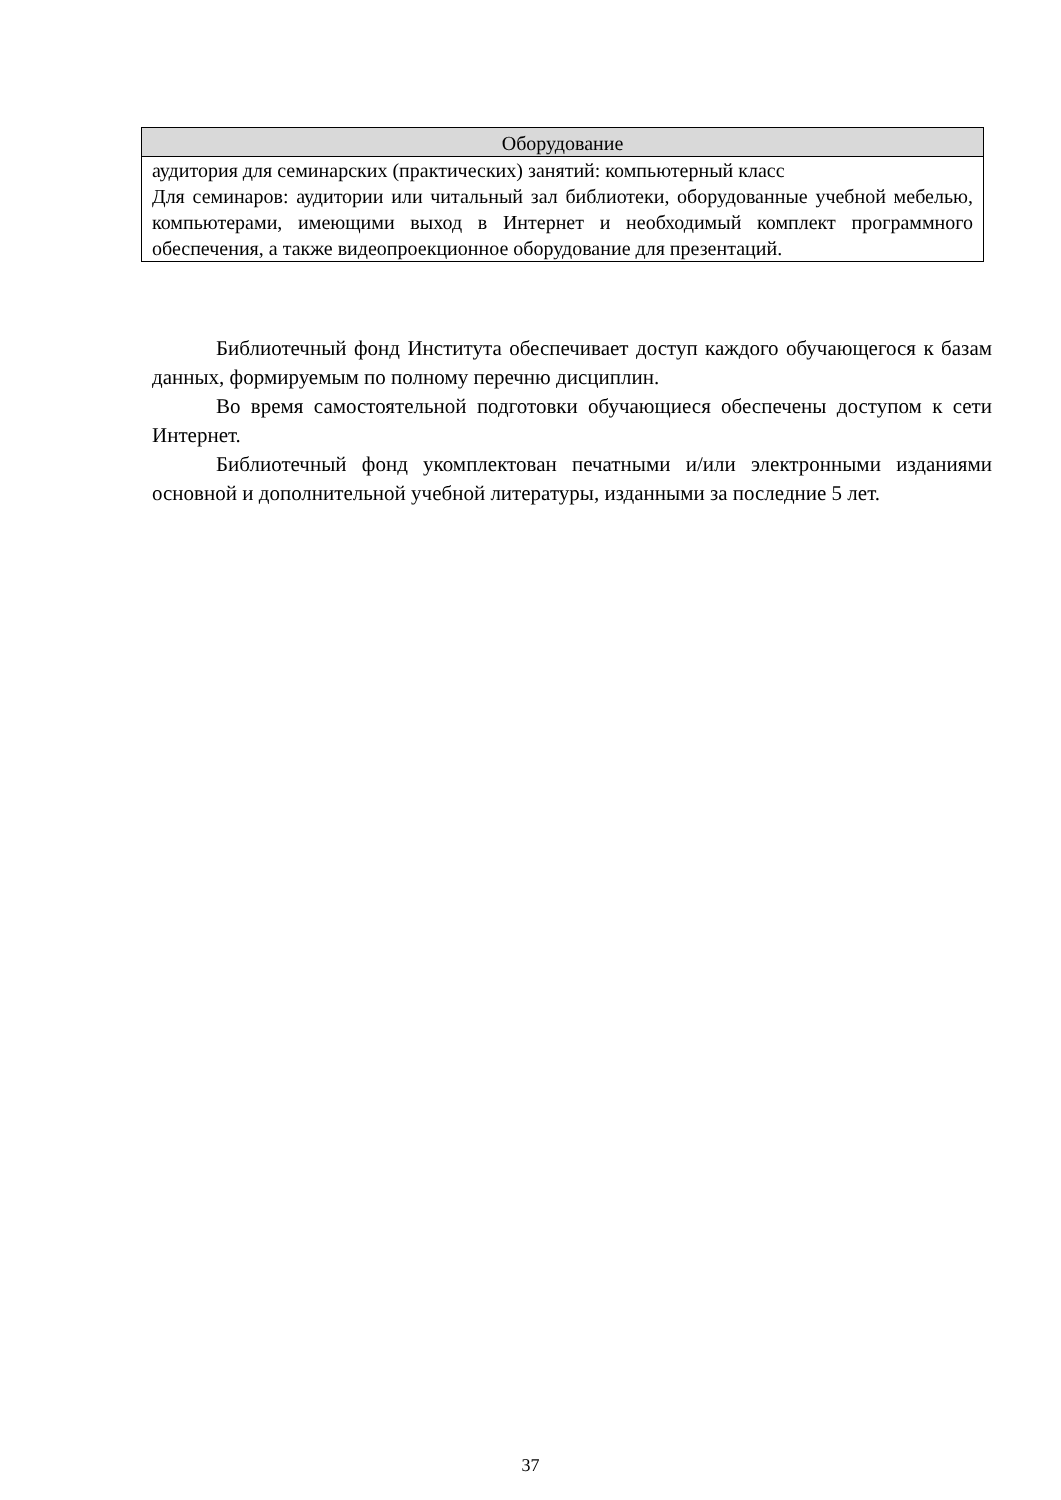| Оборудование |
| --- |
| аудитория для семинарских (практических) занятий: компьютерный класс Для семинаров: аудитории или читальный зал библиотеки, оборудованные учебной мебелью, компьютерами, имеющими выход в Интернет и необходимый комплект программного обеспечения, а также видеопроекционное оборудование для презентаций. |
Библиотечный фонд Института обеспечивает доступ каждого обучающегося к базам данных, формируемым по полному перечню дисциплин.
Во время самостоятельной подготовки обучающиеся обеспечены доступом к сети Интернет.
Библиотечный фонд укомплектован печатными и/или электронными изданиями основной и дополнительной учебной литературы, изданными за последние 5 лет.
37